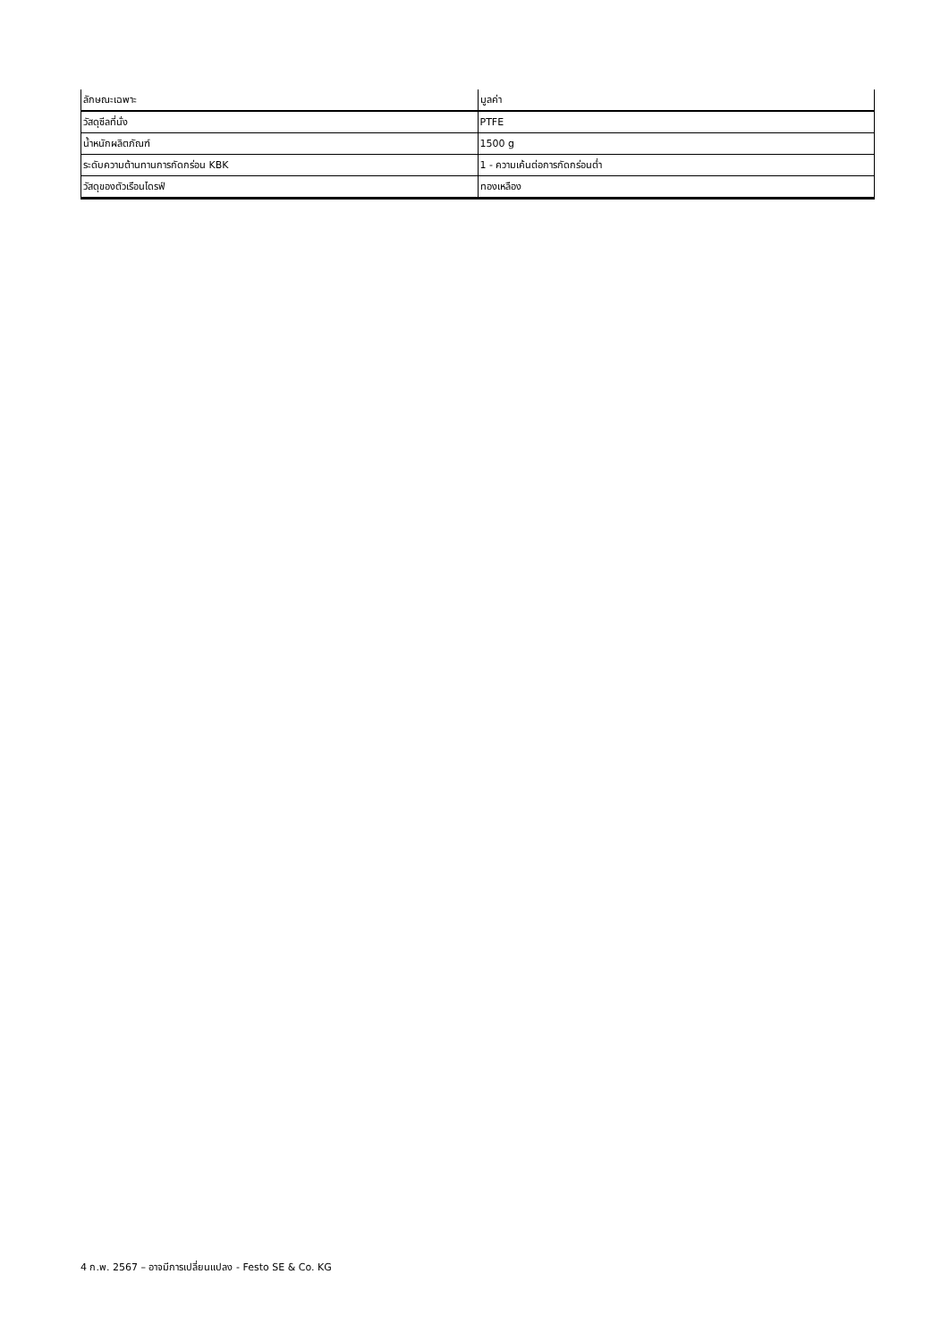| ลักษณะเฉพาะ | มูลค่า |
| --- | --- |
| วัสดุซีลที่นั่ง | PTFE |
| น้ำหนักผลิตภัณฑ์ | 1500 g |
| ระดับความต้านทานการกัดกร่อน KBK | 1 - ความเค้นต่อการกัดกร่อนต่ำ |
| วัสดุของตัวเรือนไดรฟ์ | ทองเหลือง |
4 ก.พ. 2567 – อาจมีการเปลี่ยนแปลง - Festo SE & Co. KG